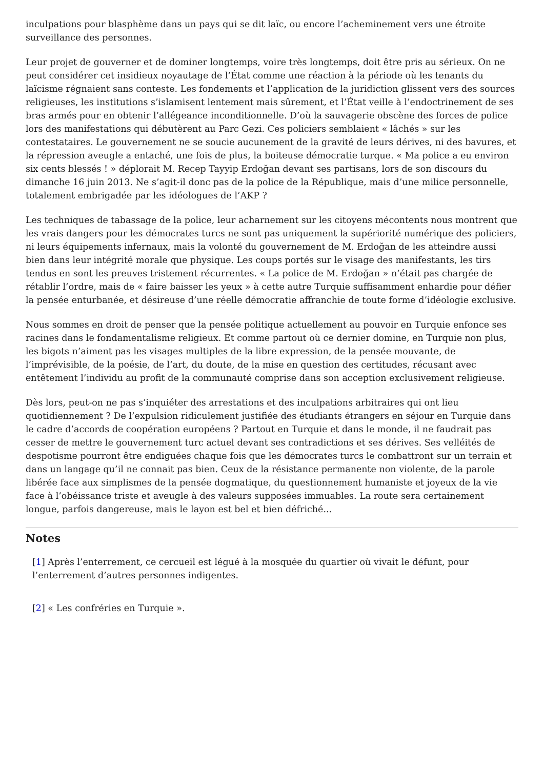inculpations pour blasphème dans un pays qui se dit laïc, ou encore l’acheminement vers une étroite surveillance des personnes.
Leur projet de gouverner et de dominer longtemps, voire très longtemps, doit être pris au sérieux. On ne peut considérer cet insidieux noyautage de l’État comme une réaction à la période où les tenants du laïcisme régnaient sans conteste. Les fondements et l’application de la juridiction glissent vers des sources religieuses, les institutions s’islamisent lentement mais sûrement, et l’État veille à l’endoctrinement de ses bras armés pour en obtenir l’allégeance inconditionnelle. D’où la sauvagerie obscène des forces de police lors des manifestations qui débutèrent au Parc Gezi. Ces policiers semblaient « lâchés » sur les contestataires. Le gouvernement ne se soucie aucunement de la gravité de leurs dérives, ni des bavures, et la répression aveugle a entaché, une fois de plus, la boiteuse démocratie turque. « Ma police a eu environ six cents blessés ! » déplorait M. Recep Tayyip Erdoğan devant ses partisans, lors de son discours du dimanche 16 juin 2013. Ne s’agit-il donc pas de la police de la République, mais d’une milice personnelle, totalement embrigadée par les idéologues de l’AKP ?
Les techniques de tabassage de la police, leur acharnement sur les citoyens mécontents nous montrent que les vrais dangers pour les démocrates turcs ne sont pas uniquement la supériorité numérique des policiers, ni leurs équipements infernaux, mais la volonté du gouvernement de M. Erdoğan de les atteindre aussi bien dans leur intégrité morale que physique. Les coups portés sur le visage des manifestants, les tirs tendus en sont les preuves tristement récurrentes. « La police de M. Erdoğan » n’était pas chargée de rétablir l’ordre, mais de « faire baisser les yeux » à cette autre Turquie suffisamment enhardie pour défier la pensée enturbanée, et désireuse d’une réelle démocratie affranchie de toute forme d’idéologie exclusive.
Nous sommes en droit de penser que la pensée politique actuellement au pouvoir en Turquie enfonce ses racines dans le fondamentalisme religieux. Et comme partout où ce dernier domine, en Turquie non plus, les bigots n’aiment pas les visages multiples de la libre expression, de la pensée mouvante, de l’imprévisible, de la poésie, de l’art, du doute, de la mise en question des certitudes, récusant avec entêtement l’individu au profit de la communauté comprise dans son acception exclusivement religieuse.
Dès lors, peut-on ne pas s’inquiéter des arrestations et des inculpations arbitraires qui ont lieu quotidiennement ? De l’expulsion ridiculement justifiée des étudiants étrangers en séjour en Turquie dans le cadre d’accords de coopération européens ? Partout en Turquie et dans le monde, il ne faudrait pas cesser de mettre le gouvernement turc actuel devant ses contradictions et ses dérives. Ses velléités de despotisme pourront être endiguées chaque fois que les démocrates turcs le combattront sur un terrain et dans un langage qu’il ne connait pas bien. Ceux de la résistance permanente non violente, de la parole libérée face aux simplismes de la pensée dogmatique, du questionnement humaniste et joyeux de la vie face à l’obéissance triste et aveugle à des valeurs supposées immuables. La route sera certainement longue, parfois dangereuse, mais le layon est bel et bien défriché...
Notes
[1] Après l’enterrement, ce cercueil est légué à la mosquée du quartier où vivait le défunt, pour l’enterrement d’autres personnes indigentes.
[2] « Les confréries en Turquie ».